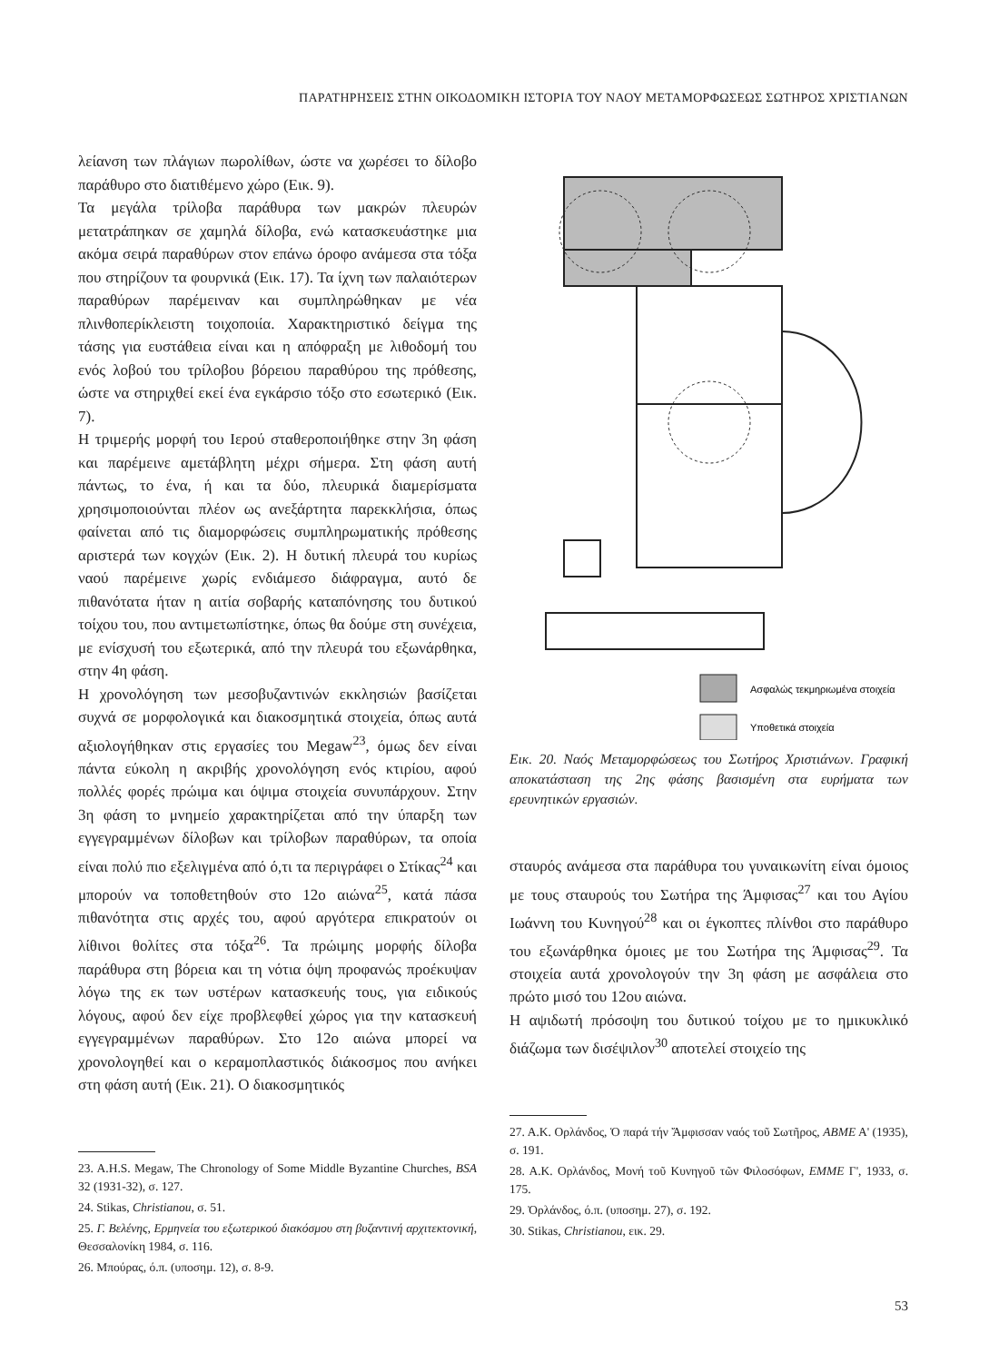ΠΑΡΑΤΗΡΗΣΕΙΣ ΣΤΗΝ ΟΙΚΟΔΟΜΙΚΗ ΙΣΤΟΡΙΑ ΤΟΥ ΝΑΟΥ ΜΕΤΑΜΟΡΦΩΣΕΩΣ ΣΩΤΗΡΟΣ ΧΡΙΣΤΙΑΝΩΝ
λείανση των πλάγιων πωρολίθων, ώστε να χωρέσει το δίλοβο παράθυρο στο διατιθέμενο χώρο (Εικ. 9).
Τα μεγάλα τρίλοβα παράθυρα των μακρών πλευρών μετατράπηκαν σε χαμηλά δίλοβα, ενώ κατασκευάστηκε μια ακόμα σειρά παραθύρων στον επάνω όροφο ανάμεσα στα τόξα που στηρίζουν τα φουρνικά (Εικ. 17). Τα ίχνη των παλαιότερων παραθύρων παρέμειναν και συμπληρώθηκαν με νέα πλινθοπερίκλειστη τοιχοποιία. Χαρακτηριστικό δείγμα της τάσης για ευστάθεια είναι και η απόφραξη με λιθοδομή του ενός λοβού του τρίλοβου βόρειου παραθύρου της πρόθεσης, ώστε να στηριχθεί εκεί ένα εγκάρσιο τόξο στο εσωτερικό (Εικ. 7).
Η τριμερής μορφή του Ιερού σταθεροποιήθηκε στην 3η φάση και παρέμεινε αμετάβλητη μέχρι σήμερα. Στη φάση αυτή πάντως, το ένα, ή και τα δύο, πλευρικά διαμερίσματα χρησιμοποιούνται πλέον ως ανεξάρτητα παρεκκλήσια, όπως φαίνεται από τις διαμορφώσεις συμπληρωματικής πρόθεσης αριστερά των κογχών (Εικ. 2). Η δυτική πλευρά του κυρίως ναού παρέμεινε χωρίς ενδιάμεσο διάφραγμα, αυτό δε πιθανότατα ήταν η αιτία σοβαρής καταπόνησης του δυτικού τοίχου του, που αντιμετωπίστηκε, όπως θα δούμε στη συνέχεια, με ενίσχυσή του εξωτερικά, από την πλευρά του εξωνάρθηκα, στην 4η φάση.
Η χρονολόγηση των μεσοβυζαντινών εκκλησιών βασίζεται συχνά σε μορφολογικά και διακοσμητικά στοιχεία, όπως αυτά αξιολογήθηκαν στις εργασίες του Megaw<sup>23</sup>, όμως δεν είναι πάντα εύκολη η ακριβής χρονολόγηση ενός κτιρίου, αφού πολλές φορές πρώιμα και όψιμα στοιχεία συνυπάρχουν. Στην 3η φάση το μνημείο χαρακτηρίζεται από την ύπαρξη των εγγεγραμμένων δίλοβων και τρίλοβων παραθύρων, τα οποία είναι πολύ πιο εξελιγμένα από ό,τι τα περιγράφει ο Στίκας<sup>24</sup> και μπορούν να τοποθετηθούν στο 12ο αιώνα<sup>25</sup>, κατά πάσα πιθανότητα στις αρχές του, αφού αργότερα επικρατούν οι λίθινοι θολίτες στα τόξα<sup>26</sup>. Τα πρώιμης μορφής δίλοβα παράθυρα στη βόρεια και τη νότια όψη προφανώς προέκυψαν λόγω της εκ των υστέρων κατασκευής τους, για ειδικούς λόγους, αφού δεν είχε προβλεφθεί χώρος για την κατασκευή εγγεγραμμένων παραθύρων. Στο 12ο αιώνα μπορεί να χρονολογηθεί και ο κεραμοπλαστικός διάκοσμος που ανήκει στη φάση αυτή (Εικ. 21). Ο διακοσμητικός
23. A.H.S. Megaw, The Chronology of Some Middle Byzantine Churches, BSA 32 (1931-32), σ. 127.
24. Stikas, Christianou, σ. 51.
25. Γ. Βελένης, Ερμηνεία του εξωτερικού διακόσμου στη βυζαντινή αρχιτεκτονική, Θεσσαλονίκη 1984, σ. 116.
26. Μπούρας, ό.π. (υποσημ. 12), σ. 8-9.
Ασφαλώς τεκμηριωμένα στοιχεία
Υποθετικά στοιχεία
Εικ. 20. Ναός Μεταμορφώσεως του Σωτήρος Χριστιάνων. Γραφική αποκατάσταση της 2ης φάσης βασισμένη στα ευρήματα των ερευνητικών εργασιών.
σταυρός ανάμεσα στα παράθυρα του γυναικωνίτη είναι όμοιος με τους σταυρούς του Σωτήρα της Άμφισας<sup>27</sup> και του Αγίου Ιωάννη του Κυνηγού<sup>28</sup> και οι έγκοπτες πλίνθοι στο παράθυρο του εξωνάρθηκα όμοιες με του Σωτήρα της Άμφισας<sup>29</sup>. Τα στοιχεία αυτά χρονολογούν την 3η φάση με ασφάλεια στο πρώτο μισό του 12ου αιώνα.
Η αψιδωτή πρόσοψη του δυτικού τοίχου με το ημικυκλικό διάζωμα των δισέψιλον<sup>30</sup> αποτελεί στοιχείο της
27. Α.Κ. Ορλάνδος, Ὁ παρά τήν Ἄμφισσαν ναός τοῦ Σωτῆρος, ΑΒΜΕ Α' (1935), σ. 191.
28. Α.Κ. Ορλάνδος, Μονή τοῦ Κυνηγοῦ τῶν Φιλοσόφων, ΕΜΜΕ Γ', 1933, σ. 175.
29. Ὀρλάνδος, ό.π. (υποσημ. 27), σ. 192.
30. Stikas, Christianou, εικ. 29.
53